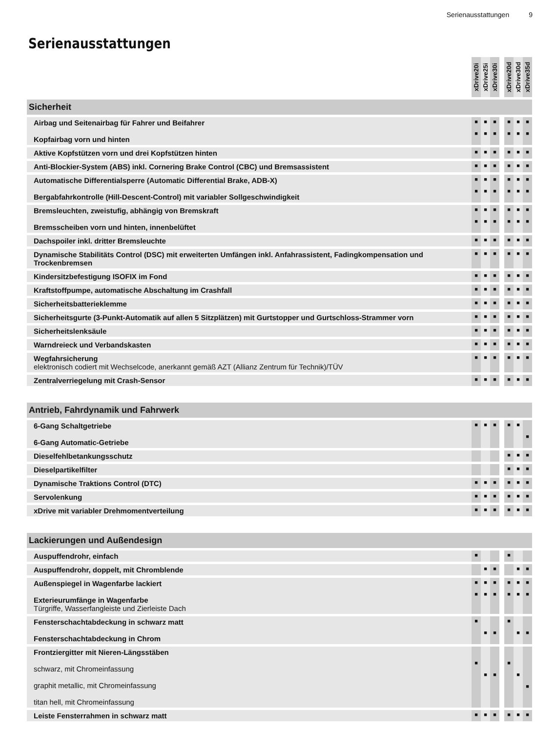Serienausstattungen 9
Serienausstattungen
| | xDrive20i | xDrive25i | xDrive30i | | xDrive20d | xDrive30d | xDrive35d |
| --- | --- | --- | --- | --- | --- | --- | --- |
| Sicherheit | | | | | | | |
| Airbag und Seitenairbag für Fahrer und Beifahrer Kopfairbag vorn und hinten | ■ ■ | ■ ■ | ■ ■ | | ■ ■ | ■ ■ | ■ ■ |
| Aktive Kopfstützen vorn und drei Kopfstützen hinten | ■ | ■ | ■ | | ■ | ■ | ■ |
| Anti-Blockier-System (ABS) inkl. Cornering Brake Control (CBC) und Bremsassistent | ■ | ■ | ■ | | ■ | ■ | ■ |
| Automatische Differentialsperre (Automatic Differential Brake, ADB-X) Bergabfahrkontrolle (Hill-Descent-Control) mit variabler Sollgeschwindigkeit | ■ ■ | ■ ■ | ■ ■ | | ■ ■ | ■ ■ | ■ ■ |
| Bremsleuchten, zweistufig, abhängig von Bremskraft Bremsscheiben vorn und hinten, innenbelüftet | ■ ■ | ■ ■ | ■ ■ | | ■ ■ | ■ ■ | ■ ■ |
| Dachspoiler inkl. dritter Bremsleuchte | ■ | ■ | ■ | | ■ | ■ | ■ |
| Dynamische Stabilitäts Control (DSC) mit erweiterten Umfängen inkl. Anfahrassistent, Fadingkompensation und Trockenbremsen | ■ | ■ | ■ | | ■ | ■ | ■ |
| Kindersitzbefestigung ISOFIX im Fond | ■ | ■ | ■ | | ■ | ■ | ■ |
| Kraftstoffpumpe, automatische Abschaltung im Crashfall | ■ | ■ | ■ | | ■ | ■ | ■ |
| Sicherheitsbatterieklemme | ■ | ■ | ■ | | ■ | ■ | ■ |
| Sicherheitsgurte (3-Punkt-Automatik auf allen 5 Sitzplätzen) mit Gurtstopper und Gurtschloss-Strammer vorn | ■ | ■ | ■ | | ■ | ■ | ■ |
| Sicherheitslenksäule | ■ | ■ | ■ | | ■ | ■ | ■ |
| Warndreieck und Verbandskasten | ■ | ■ | ■ | | ■ | ■ | ■ |
| Wegfahrsicherung elektronisch codiert mit Wechselcode, anerkannt gemäß AZT (Allianz Zentrum für Technik)/TÜV | ■ | ■ | ■ | | ■ | ■ | ■ |
| Zentralverriegelung mit Crash-Sensor | ■ | ■ | ■ | | ■ | ■ | ■ |
| Antrieb, Fahrdynamik und Fahrwerk | | | | | | | |
| 6-Gang Schaltgetriebe 6-Gang Automatic-Getriebe | ■ | ■ | ■ | | ■ | ■ | ■ |
| Dieselfehlbetankungsschutz | | | | | ■ | ■ | ■ |
| Dieselpartikelfilter | | | | | ■ | ■ | ■ |
| Dynamische Traktions Control (DTC) | ■ | ■ | ■ | | ■ | ■ | ■ |
| Servolenkung | ■ | ■ | ■ | | ■ | ■ | ■ |
| xDrive mit variabler Drehmomentverteilung | ■ | ■ | ■ | | ■ | ■ | ■ |
| Lackierungen und Außendesign | | | | | | | |
| Auspuffendrohr, einfach | ■ | | | | ■ | | |
| Auspuffendrohr, doppelt, mit Chromblende | | ■ | ■ | | | ■ | ■ |
| Außenspiegel in Wagenfarbe lackiert Exterieurumfänge in Wagenfarbe Türgriffe, Wasserfangleiste und Zierleiste Dach | ■ ■ | ■ ■ | ■ ■ | | ■ ■ | ■ ■ | ■ ■ |
| Fensterschachtabdeckung in schwarz matt Fensterschachtabdeckung in Chrom | ■ | ■ | ■ | | ■ | ■ | ■ |
| Frontziergitter mit Nieren-Längsstäben schwarz, mit Chromeinfassung graphit metallic, mit Chromeinfassung titan hell, mit Chromeinfassung | ■ | ■ | ■ | | ■ | ■ | ■ |
| Leiste Fensterrahmen in schwarz matt | ■ | ■ | ■ | | ■ | ■ | ■ |